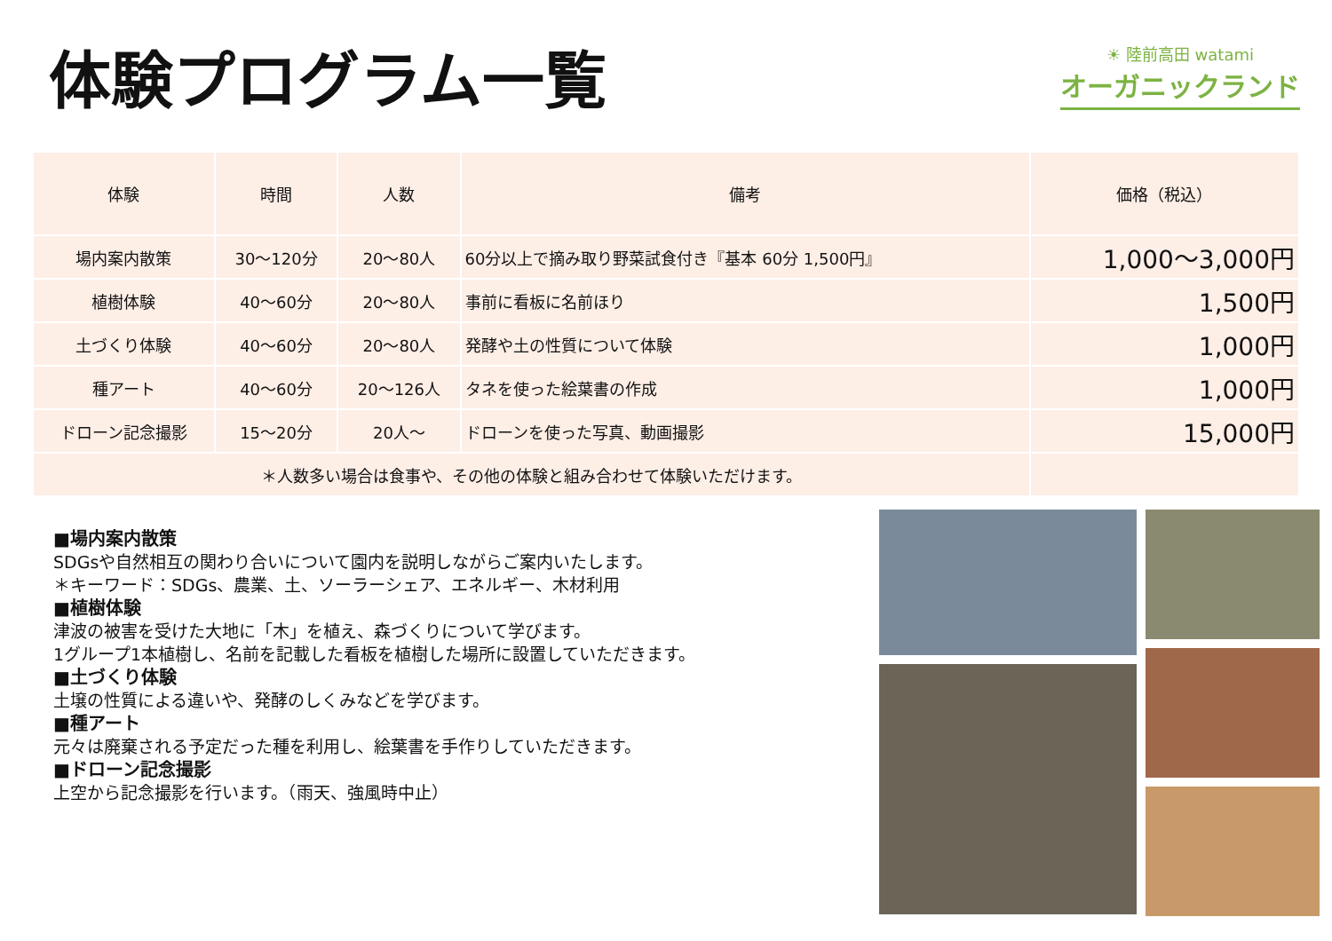体験プログラム一覧
☀ 陸前高田 watami
オーガニックランド
| 体験 | 時間 | 人数 | 備考 | 価格（税込） |
| --- | --- | --- | --- | --- |
| 場内案内散策 | 30～120分 | 20～80人 | 60分以上で摘み取り野菜試食付き『基本 60分 1,500円』 | 1,000～3,000円 |
| 植樹体験 | 40～60分 | 20～80人 | 事前に看板に名前ほり | 1,500円 |
| 土づくり体験 | 40～60分 | 20～80人 | 発酵や土の性質について体験 | 1,000円 |
| 種アート | 40～60分 | 20～126人 | タネを使った絵葉書の作成 | 1,000円 |
| ドローン記念撮影 | 15～20分 | 20人～ | ドローンを使った写真、動画撮影 | 15,000円 |
| ＊人数多い場合は食事や、その他の体験と組み合わせて体験いただけます。 | | | | |
■場内案内散策
SDGsや自然相互の関わり合いについて園内を説明しながらご案内いたします。
＊キーワード：SDGs、農業、土、ソーラーシェア、エネルギー、木材利用
■植樹体験
津波の被害を受けた大地に「木」を植え、森づくりについて学びます。
1グループ1本植樹し、名前を記載した看板を植樹した場所に設置していただきます。
■土づくり体験
土壌の性質による違いや、発酵のしくみなどを学びます。
■種アート
元々は廃棄される予定だった種を利用し、絵葉書を手作りしていただきます。
■ドローン記念撮影
上空から記念撮影を行います。（雨天、強風時中止）